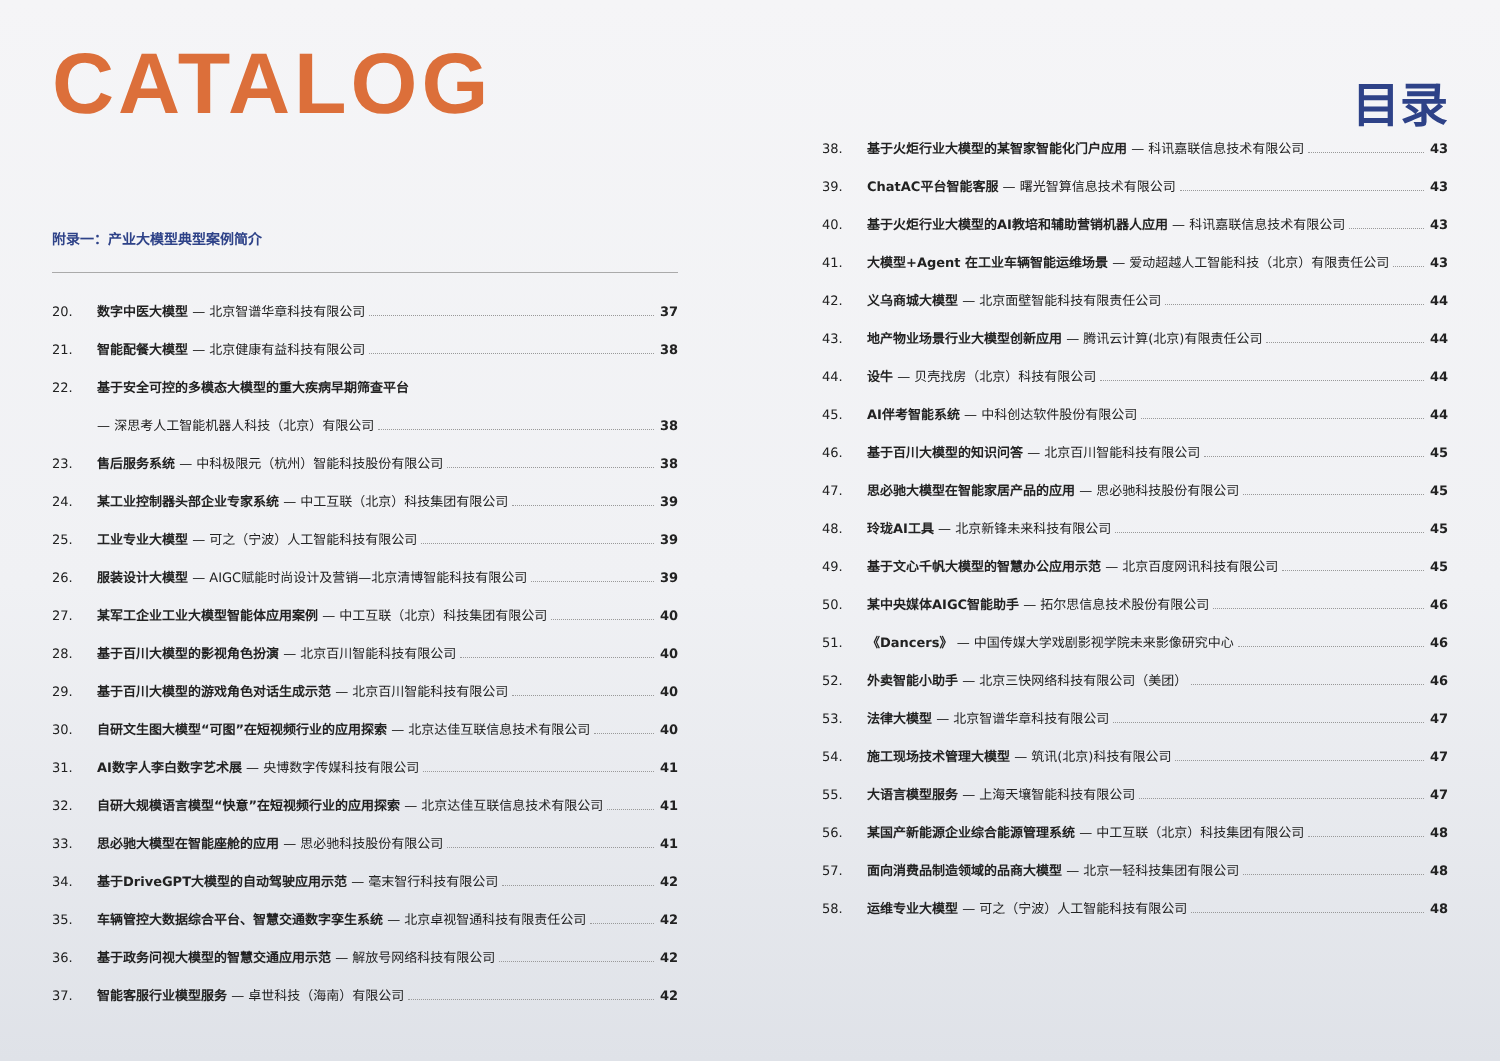CATALOG
目录
附录一：产业大模型典型案例简介
20. 数字中医大模型 — 北京智谱华章科技有限公司 37
21. 智能配餐大模型 — 北京健康有益科技有限公司 38
22. 基于安全可控的多模态大模型的重大疾病早期筛查平台
— 深思考人工智能机器人科技（北京）有限公司 38
23. 售后服务系统 — 中科极限元（杭州）智能科技股份有限公司 38
24. 某工业控制器头部企业专家系统 — 中工互联（北京）科技集团有限公司 39
25. 工业专业大模型 — 可之（宁波）人工智能科技有限公司 39
26. 服装设计大模型 — AIGC赋能时尚设计及营销—北京清博智能科技有限公司 39
27. 某军工企业工业大模型智能体应用案例 — 中工互联（北京）科技集团有限公司 40
28. 基于百川大模型的影视角色扮演 — 北京百川智能科技有限公司 40
29. 基于百川大模型的游戏角色对话生成示范 — 北京百川智能科技有限公司 40
30. 自研文生图大模型“可图”在短视频行业的应用探索 — 北京达佳互联信息技术有限公司 40
31. AI数字人李白数字艺术展 — 央博数字传媒科技有限公司 41
32. 自研大规模语言模型“快意”在短视频行业的应用探索 — 北京达佳互联信息技术有限公司 41
33. 思必驰大模型在智能座舱的应用 — 思必驰科技股份有限公司 41
34. 基于DriveGPT大模型的自动驾驶应用示范 — 毫末智行科技有限公司 42
35. 车辆管控大数据综合平台、智慧交通数字孪生系统 — 北京卓视智通科技有限责任公司 42
36. 基于政务问视大模型的智慧交通应用示范 — 解放号网络科技有限公司 42
37. 智能客服行业模型服务 — 卓世科技（海南）有限公司 42
38. 基于火炬行业大模型的某智家智能化门户应用 — 科讯嘉联信息技术有限公司 43
39. ChatAC平台智能客服 — 曙光智算信息技术有限公司 43
40. 基于火炬行业大模型的AI教培和辅助营销机器人应用 — 科讯嘉联信息技术有限公司 43
41. 大模型+Agent 在工业车辆智能运维场景 — 爱动超越人工智能科技（北京）有限责任公司 43
42. 义乌商城大模型 — 北京面壁智能科技有限责任公司 44
43. 地产物业场景行业大模型创新应用 — 腾讯云计算(北京)有限责任公司 44
44. 设牛 — 贝壳找房（北京）科技有限公司 44
45. AI伴考智能系统 — 中科创达软件股份有限公司 44
46. 基于百川大模型的知识问答 — 北京百川智能科技有限公司 45
47. 思必驰大模型在智能家居产品的应用 — 思必驰科技股份有限公司 45
48. 玲珑AI工具 — 北京新锋未来科技有限公司 45
49. 基于文心千帆大模型的智慧办公应用示范 — 北京百度网讯科技有限公司 45
50. 某中央媒体AIGC智能助手 — 拓尔思信息技术股份有限公司 46
51. 《Dancers》 — 中国传媒大学戏剧影视学院未来影像研究中心 46
52. 外卖智能小助手 — 北京三快网络科技有限公司（美团） 46
53. 法律大模型 — 北京智谱华章科技有限公司 47
54. 施工现场技术管理大模型 — 筑讯(北京)科技有限公司 47
55. 大语言模型服务 — 上海天壤智能科技有限公司 47
56. 某国产新能源企业综合能源管理系统 — 中工互联（北京）科技集团有限公司 48
57. 面向消费品制造领域的品商大模型 — 北京一轻科技集团有限公司 48
58. 运维专业大模型 — 可之（宁波）人工智能科技有限公司 48